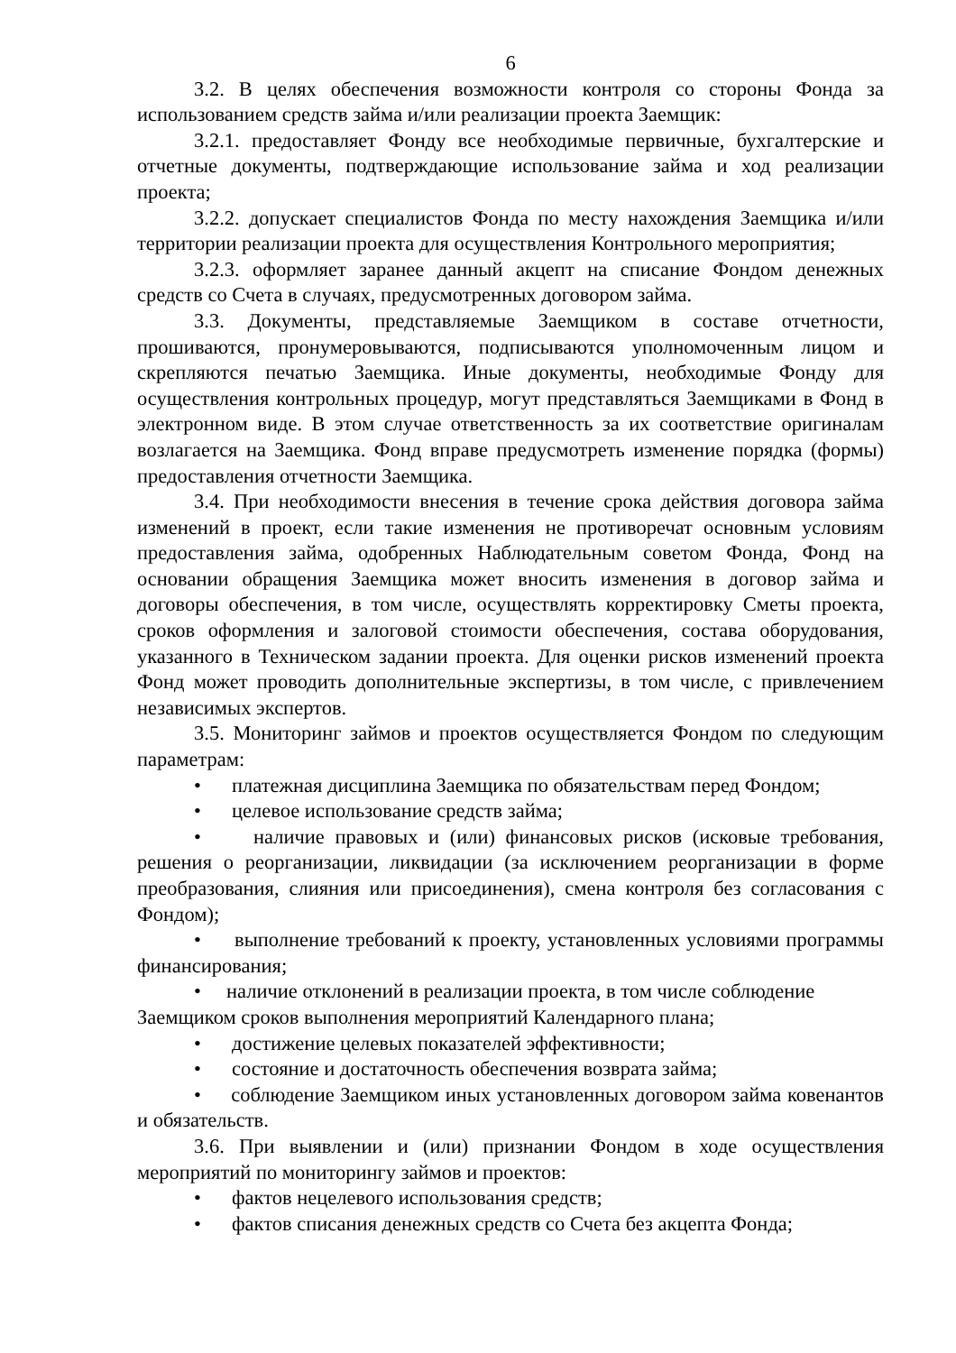6
3.2. В целях обеспечения возможности контроля со стороны Фонда за использованием средств займа и/или реализации проекта Заемщик:
3.2.1. предоставляет Фонду все необходимые первичные, бухгалтерские и отчетные документы, подтверждающие использование займа и ход реализации проекта;
3.2.2. допускает специалистов Фонда по месту нахождения Заемщика и/или территории реализации проекта для осуществления Контрольного мероприятия;
3.2.3. оформляет заранее данный акцепт на списание Фондом денежных средств со Счета в случаях, предусмотренных договором займа.
3.3. Документы, представляемые Заемщиком в составе отчетности, прошиваются, пронумеровываются, подписываются уполномоченным лицом и скрепляются печатью Заемщика. Иные документы, необходимые Фонду для осуществления контрольных процедур, могут представляться Заемщиками в Фонд в электронном виде. В этом случае ответственность за их соответствие оригиналам возлагается на Заемщика. Фонд вправе предусмотреть изменение порядка (формы) предоставления отчетности Заемщика.
3.4. При необходимости внесения в течение срока действия договора займа изменений в проект, если такие изменения не противоречат основным условиям предоставления займа, одобренных Наблюдательным советом Фонда, Фонд на основании обращения Заемщика может вносить изменения в договор займа и договоры обеспечения, в том числе, осуществлять корректировку Сметы проекта, сроков оформления и залоговой стоимости обеспечения, состава оборудования, указанного в Техническом задании проекта. Для оценки рисков изменений проекта Фонд может проводить дополнительные экспертизы, в том числе, с привлечением независимых экспертов.
3.5. Мониторинг займов и проектов осуществляется Фондом по следующим параметрам:
• платежная дисциплина Заемщика по обязательствам перед Фондом;
• целевое использование средств займа;
• наличие правовых и (или) финансовых рисков (исковые требования, решения о реорганизации, ликвидации (за исключением реорганизации в форме преобразования, слияния или присоединения), смена контроля без согласования с Фондом);
• выполнение требований к проекту, установленных условиями программы финансирования;
• наличие отклонений в реализации проекта, в том числе соблюдение
Заемщиком сроков выполнения мероприятий Календарного плана;
• достижение целевых показателей эффективности;
• состояние и достаточность обеспечения возврата займа;
• соблюдение Заемщиком иных установленных договором займа ковенантов и обязательств.
3.6. При выявлении и (или) признании Фондом в ходе осуществления мероприятий по мониторингу займов и проектов:
• фактов нецелевого использования средств;
• фактов списания денежных средств со Счета без акцепта Фонда;